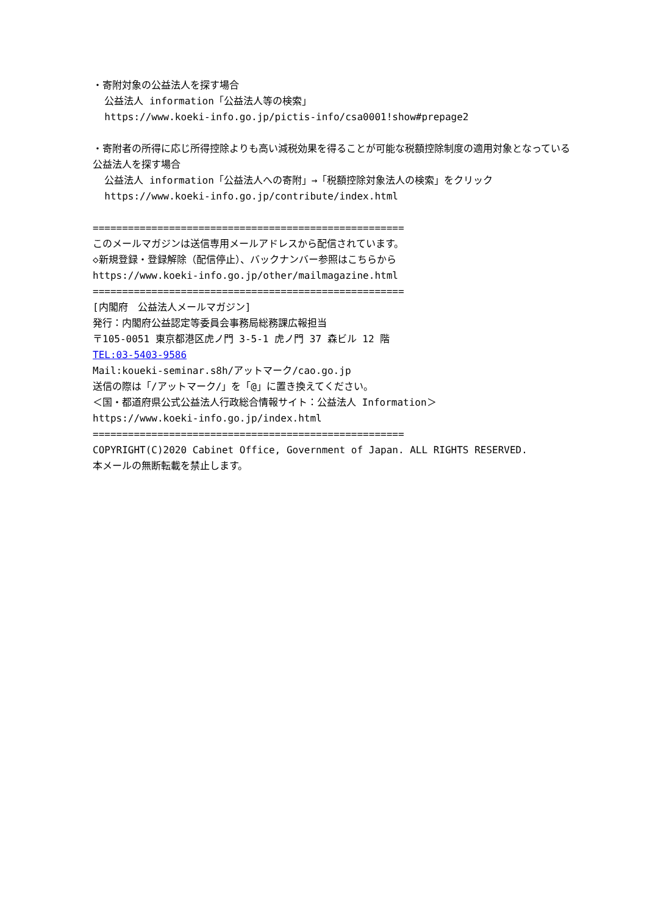・寄附対象の公益法人を探す場合
公益法人 information「公益法人等の検索」
https://www.koeki-info.go.jp/pictis-info/csa0001!show#prepage2
・寄附者の所得に応じ所得控除よりも高い減税効果を得ることが可能な税額控除制度の適用対象となっている公益法人を探す場合
公益法人 information「公益法人への寄附」→「税額控除対象法人の検索」をクリック
https://www.koeki-info.go.jp/contribute/index.html
=====================================================
このメールマガジンは送信専用メールアドレスから配信されています。
◇新規登録・登録解除（配信停止）、バックナンバー参照はこちらから
https://www.koeki-info.go.jp/other/mailmagazine.html
=====================================================
[内閣府　公益法人メールマガジン]
発行：内閣府公益認定等委員会事務局総務課広報担当
〒105-0051 東京都港区虎ノ門 3-5-1 虎ノ門 37 森ビル 12 階
TEL:03-5403-9586
Mail:koueki-seminar.s8h/アットマーク/cao.go.jp
送信の際は「/アットマーク/」を「@」に置き換えてください。
＜国・都道府県公式公益法人行政総合情報サイト：公益法人 Information＞
https://www.koeki-info.go.jp/index.html
=====================================================
COPYRIGHT(C)2020 Cabinet Office, Government of Japan. ALL RIGHTS RESERVED.
本メールの無断転載を禁止します。